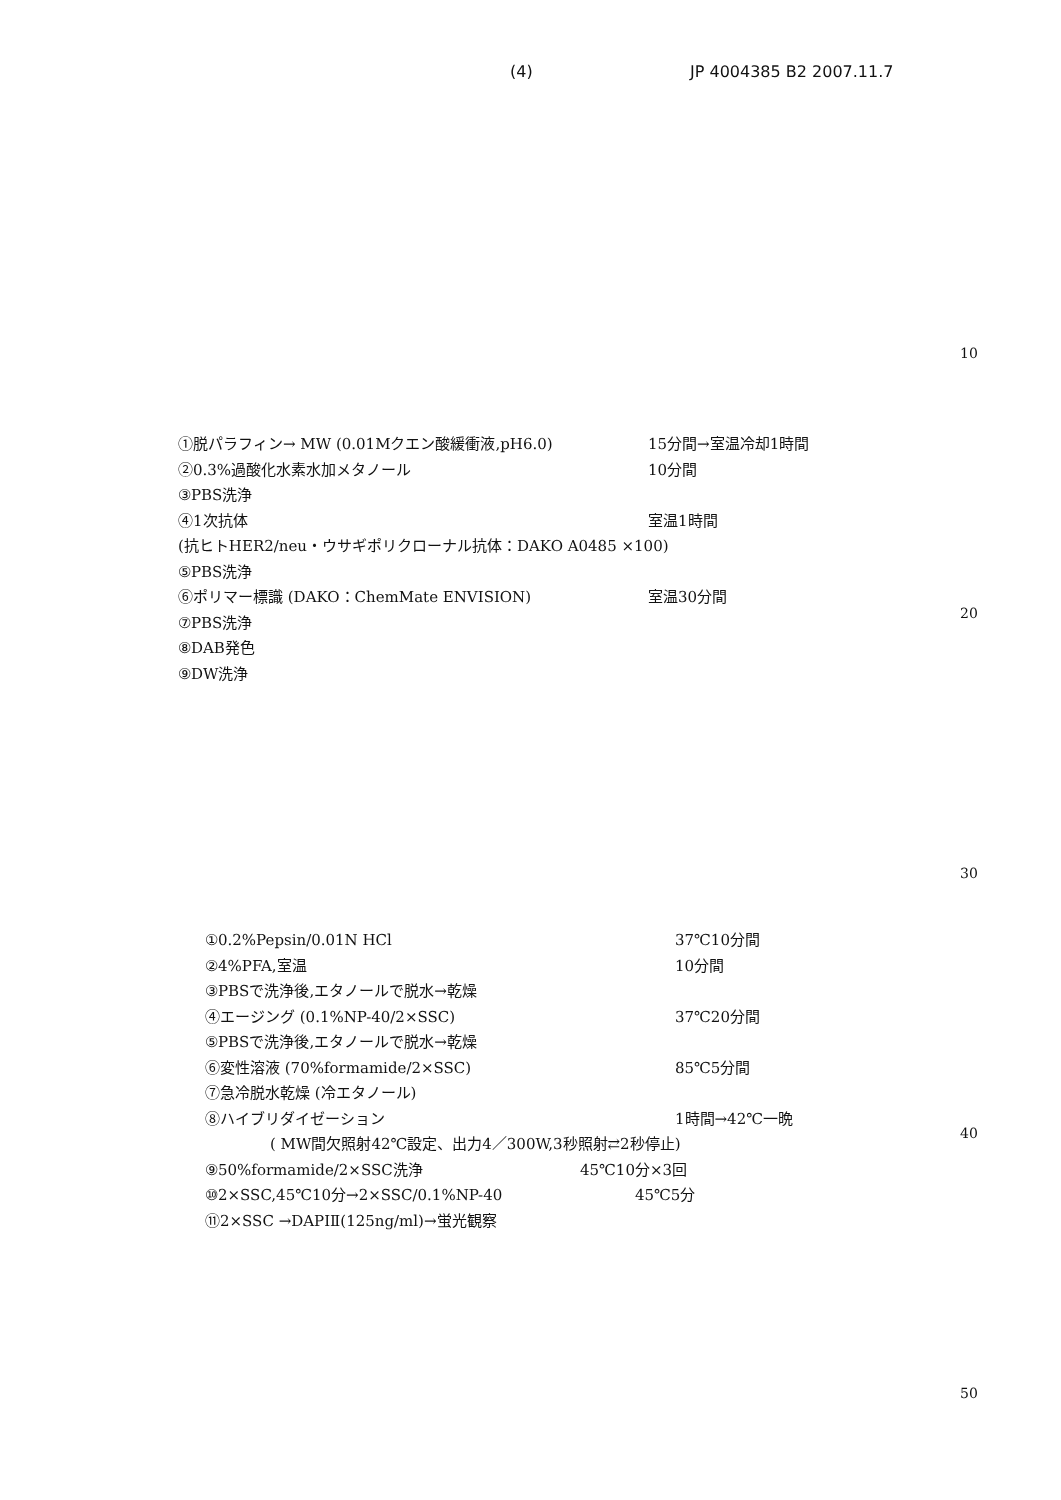(4) JP 4004385 B2 2007.11.7
10
20
30
40
50
①脱パラフィン→ MW (0.01Mクエン酸緩衝液,pH6.0) 15分間→室温冷却1時間
②0.3%過酸化水素水加メタノール 10分間
③PBS洗浄
④1次抗体 室温1時間
(抗ヒトHER2/neu・ウサギポリクローナル抗体：DAKO A0485 ×100)
⑤PBS洗浄
⑥ポリマー標識 (DAKO：ChemMate ENVISION) 室温30分間
⑦PBS洗浄
⑧DAB発色
⑨DW洗浄
①0.2%Pepsin/0.01N HCl 37℃10分間
②4%PFA,室温 10分間
③PBSで洗浄後,エタノールで脱水→乾燥
④エージング (0.1%NP-40/2×SSC) 37℃20分間
⑤PBSで洗浄後,エタノールで脱水→乾燥
⑥変性溶液 (70%formamide/2×SSC) 85℃5分間
⑦急冷脱水乾燥 (冷エタノール)
⑧ハイブリダイゼーション 1時間→42℃一晩
( MW間欠照射42℃設定、出力4／300W,3秒照射⇄2秒停止)
⑨50%formamide/2×SSC洗浄 45℃10分×3回
⑩2×SSC,45℃10分→2×SSC/0.1%NP-40 45℃5分
⑪2×SSC →DAPIⅡ(125ng/ml)→蛍光観察